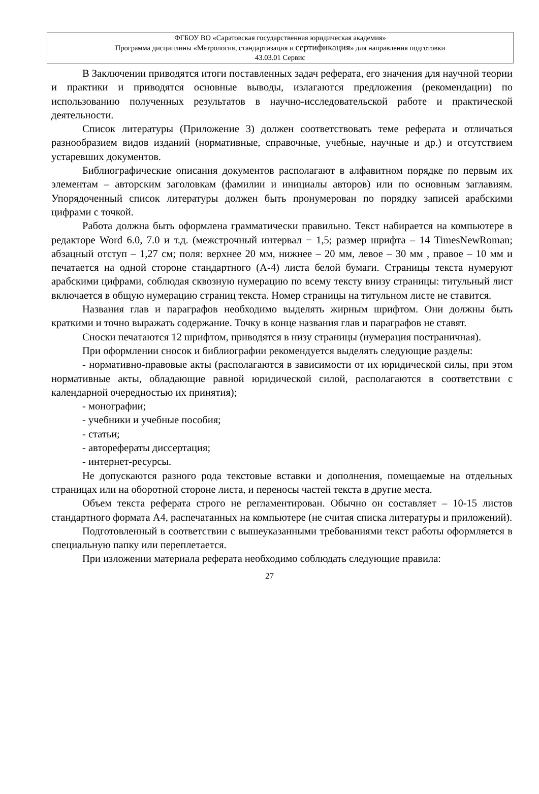ФГБОУ ВО «Саратовская государственная юридическая академия»
Программа дисциплины «Метрология, стандартизация и сертификация» для направления подготовки
43.03.01 Сервис
В Заключении приводятся итоги поставленных задач реферата, его значения для научной теории и практики и приводятся основные выводы, излагаются предложения (рекомендации) по использованию полученных результатов в научно-исследовательской работе и практической деятельности.
Список литературы (Приложение 3) должен соответствовать теме реферата и отличаться разнообразием видов изданий (нормативные, справочные, учебные, научные и др.) и отсутствием устаревших документов.
Библиографические описания документов располагают в алфавитном порядке по первым их элементам – авторским заголовкам (фамилии и инициалы авторов) или по основным заглавиям. Упорядоченный список литературы должен быть пронумерован по порядку записей арабскими цифрами с точкой.
Работа должна быть оформлена грамматически правильно. Текст набирается на компьютере в редакторе Word 6.0, 7.0 и т.д. (межстрочный интервал − 1,5; размер шрифта – 14 TimesNewRoman; абзацный отступ – 1,27 см; поля: верхнее 20 мм, нижнее – 20 мм, левое – 30 мм , правое – 10 мм и печатается на одной стороне стандартного (А-4) листа белой бумаги. Страницы текста нумеруют арабскими цифрами, соблюдая сквозную нумерацию по всему тексту внизу страницы: титульный лист включается в общую нумерацию страниц текста. Номер страницы на титульном листе не ставится.
Названия глав и параграфов необходимо выделять жирным шрифтом. Они должны быть краткими и точно выражать содержание. Точку в конце названия глав и параграфов не ставят.
Сноски печатаются 12 шрифтом, приводятся в низу страницы (нумерация постраничная).
При оформлении сносок и библиографии рекомендуется выделять следующие разделы:
- нормативно-правовые акты (располагаются в зависимости от их юридической силы, при этом нормативные акты, обладающие равной юридической силой, располагаются в соответствии с календарной очередностью их принятия);
- монографии;
- учебники и учебные пособия;
- статьи;
- авторефераты диссертация;
- интернет-ресурсы.
Не допускаются разного рода текстовые вставки и дополнения, помещаемые на отдельных страницах или на оборотной стороне листа, и переносы частей текста в другие места.
Объем текста реферата строго не регламентирован. Обычно он составляет – 10-15 листов стандартного формата А4, распечатанных на компьютере (не считая списка литературы и приложений).
Подготовленный в соответствии с вышеуказанными требованиями текст работы оформляется в специальную папку или переплетается.
При изложении материала реферата необходимо соблюдать следующие правила:
27